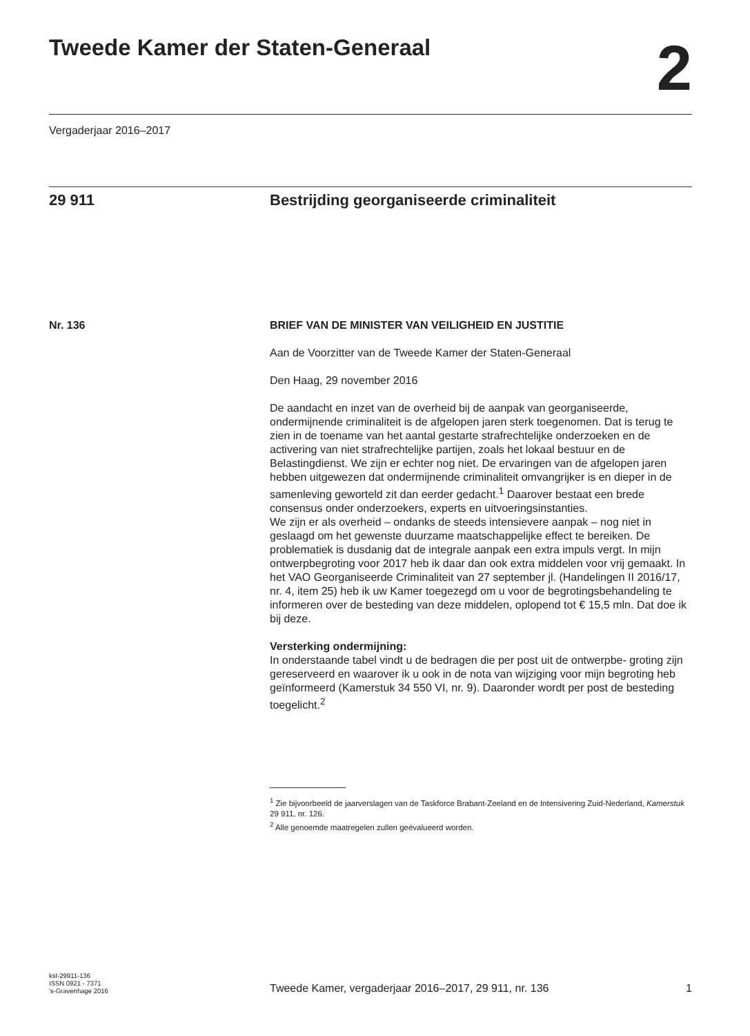Tweede Kamer der Staten-Generaal
2
Vergaderjaar 2016–2017
29 911 Bestrijding georganiseerde criminaliteit
Nr. 136 BRIEF VAN DE MINISTER VAN VEILIGHEID EN JUSTITIE
Aan de Voorzitter van de Tweede Kamer der Staten-Generaal
Den Haag, 29 november 2016
De aandacht en inzet van de overheid bij de aanpak van georganiseerde, ondermijnende criminaliteit is de afgelopen jaren sterk toegenomen. Dat is terug te zien in de toename van het aantal gestarte strafrechtelijke onderzoeken en de activering van niet strafrechtelijke partijen, zoals het lokaal bestuur en de Belastingdienst. We zijn er echter nog niet. De ervaringen van de afgelopen jaren hebben uitgewezen dat ondermijnende criminaliteit omvangrijker is en dieper in de samenleving geworteld zit dan eerder gedacht.<sup>1</sup> Daarover bestaat een brede consensus onder onderzoekers, experts en uitvoeringsinstanties.
We zijn er als overheid – ondanks de steeds intensievere aanpak – nog niet in geslaagd om het gewenste duurzame maatschappelijke effect te bereiken. De problematiek is dusdanig dat de integrale aanpak een extra impuls vergt. In mijn ontwerpbegroting voor 2017 heb ik daar dan ook extra middelen voor vrij gemaakt. In het VAO Georganiseerde Criminaliteit van 27 september jl. (Handelingen II 2016/17, nr. 4, item 25) heb ik uw Kamer toegezegd om u voor de begrotingsbehandeling te informeren over de besteding van deze middelen, oplopend tot € 15,5 mln. Dat doe ik bij deze.
Versterking ondermijning:
In onderstaande tabel vindt u de bedragen die per post uit de ontwerpbe- groting zijn gereserveerd en waarover ik u ook in de nota van wijziging voor mijn begroting heb geïnformeerd (Kamerstuk 34 550 VI, nr. 9). Daaronder wordt per post de besteding toegelicht.<sup>2</sup>
<sup>1</sup> Zie bijvoorbeeld de jaarverslagen van de Taskforce Brabant-Zeeland en de Intensivering Zuid-Nederland, Kamerstuk 29 911, nr. 126.
<sup>2</sup> Alle genoemde maatregelen zullen geëvalueerd worden.
kst-29911-136
ISSN 0921 - 7371
's-Gravenhage 2016
Tweede Kamer, vergaderjaar 2016–2017, 29 911, nr. 136
1